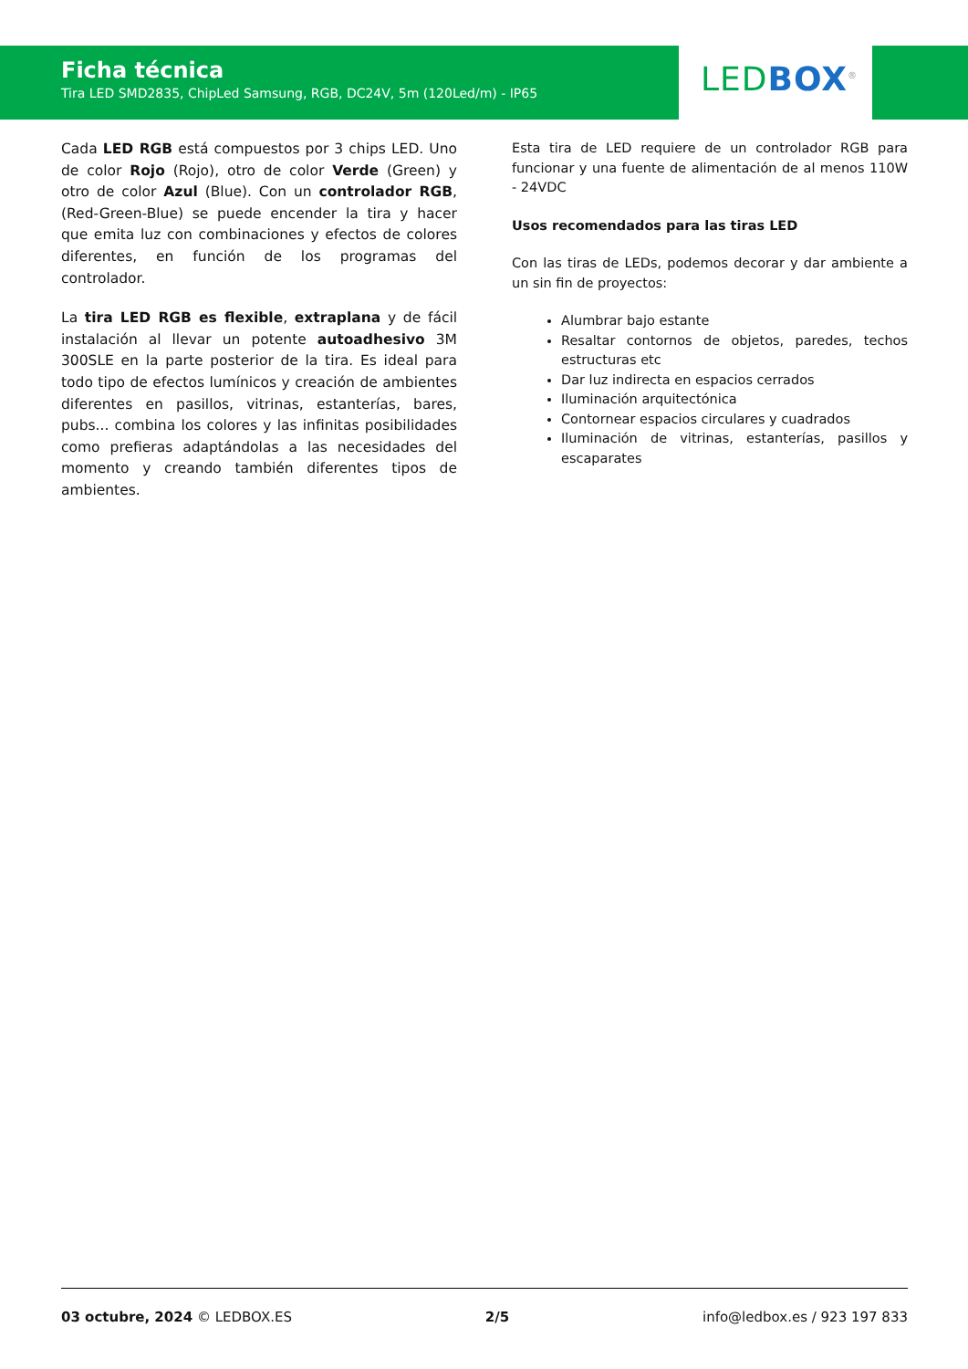Ficha técnica
Tira LED SMD2835, ChipLed Samsung, RGB, DC24V, 5m (120Led/m) - IP65
LED BOX<sup>®</sup>
Cada LED RGB está compuestos por 3 chips LED. Uno de color Rojo (Rojo), otro de color Verde (Green) y otro de color Azul (Blue). Con un controlador RGB, (Red-Green-Blue) se puede encender la tira y hacer que emita luz con combinaciones y efectos de colores diferentes, en función de los programas del controlador.
La tira LED RGB es flexible, extraplana y de fácil instalación al llevar un potente autoadhesivo 3M 300SLE en la parte posterior de la tira. Es ideal para todo tipo de efectos lumínicos y creación de ambientes diferentes en pasillos, vitrinas, estanterías, bares, pubs... combina los colores y las infinitas posibilidades como prefieras adaptándolas a las necesidades del momento y creando también diferentes tipos de ambientes.
Esta tira de LED requiere de un controlador RGB para funcionar y una fuente de alimentación de al menos 110W - 24VDC
Usos recomendados para las tiras LED
Con las tiras de LEDs, podemos decorar y dar ambiente a un sin fin de proyectos:
Alumbrar bajo estante
Resaltar contornos de objetos, paredes, techos estructuras etc
Dar luz indirecta en espacios cerrados
Iluminación arquitectónica
Contornear espacios circulares y cuadrados
Iluminación de vitrinas, estanterías, pasillos y escaparates
03 octubre, 2024 © LEDBOX.ES 2/5 info@ledbox.es / 923 197 833